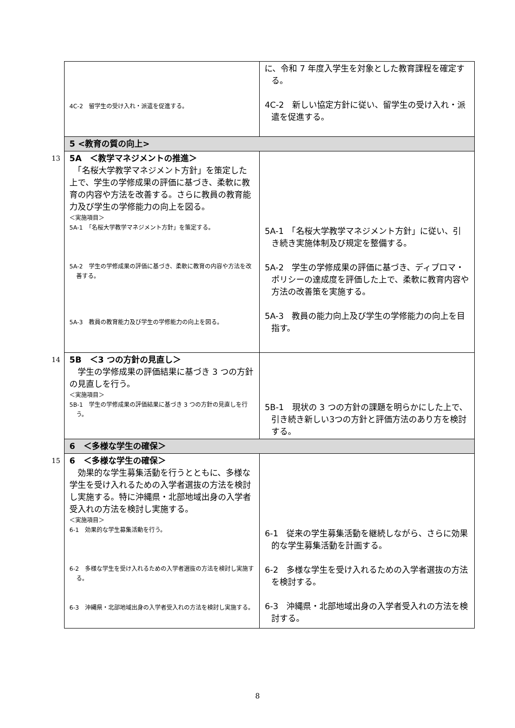| | 4C-2 留学生の受け入れ・派遣を促進する。 | に、令和 7 年度入学生を対象とした教育課程を確定する。 4C-2 新しい協定方針に従い、留学生の受け入れ・派遣を促進する。 |
| | 5 <教育の質の向上> | |
| 13 | 5A ＜教学マネジメントの推進＞ 「名桜大学教学マネジメント方針」を策定した上で、学生の学修成果の評価に基づき、柔軟に教育の内容や方法を改善する。さらに教員の教育能力及び学生の学修能力の向上を図る。 ＜実施項目＞ 5A-1 「名桜大学教学マネジメント方針」を策定する。 5A-2 学生の学修成果の評価に基づき、柔軟に教育の内容や方法を改善する。 5A-3 教員の教育能力及び学生の学修能力の向上を図る。 | 5A-1 「名桜大学教学マネジメント方針」に従い、引き続き実施体制及び規定を整備する。 5A-2 学生の学修成果の評価に基づき、ディプロマ・ポリシーの達成度を評価した上で、柔軟に教育内容や方法の改善策を実施する。 5A-3 教員の能力向上及び学生の学修能力の向上を目指す。 |
| 14 | 5B ＜3 つの方針の見直し＞ 学生の学修成果の評価結果に基づき 3 つの方針の見直しを行う。 ＜実施項目＞ 5B-1 学生の学修成果の評価結果に基づき 3 つの方針の見直しを行う。 | 5B-1 現状の 3 つの方針の課題を明らかにした上で、引き続き新しい3つの方針と評価方法のあり方を検討する。 |
| | 6 ＜多様な学生の確保＞ | |
| 15 | 6 ＜多様な学生の確保＞ 効果的な学生募集活動を行うとともに、多様な学生を受け入れるための入学者選抜の方法を検討し実施する。特に沖縄県・北部地域出身の入学者受入れの方法を検討し実施する。 ＜実施項目＞ 6-1 効果的な学生募集活動を行う。 6-2 多様な学生を受け入れるための入学者選抜の方法を検討し実施する。 6-3 沖縄県・北部地域出身の入学者受入れの方法を検討し実施する。 | 6-1 従来の学生募集活動を継続しながら、さらに効果的な学生募集活動を計画する。 6-2 多様な学生を受け入れるための入学者選抜の方法を検討する。 6-3 沖縄県・北部地域出身の入学者受入れの方法を検討する。 |
8